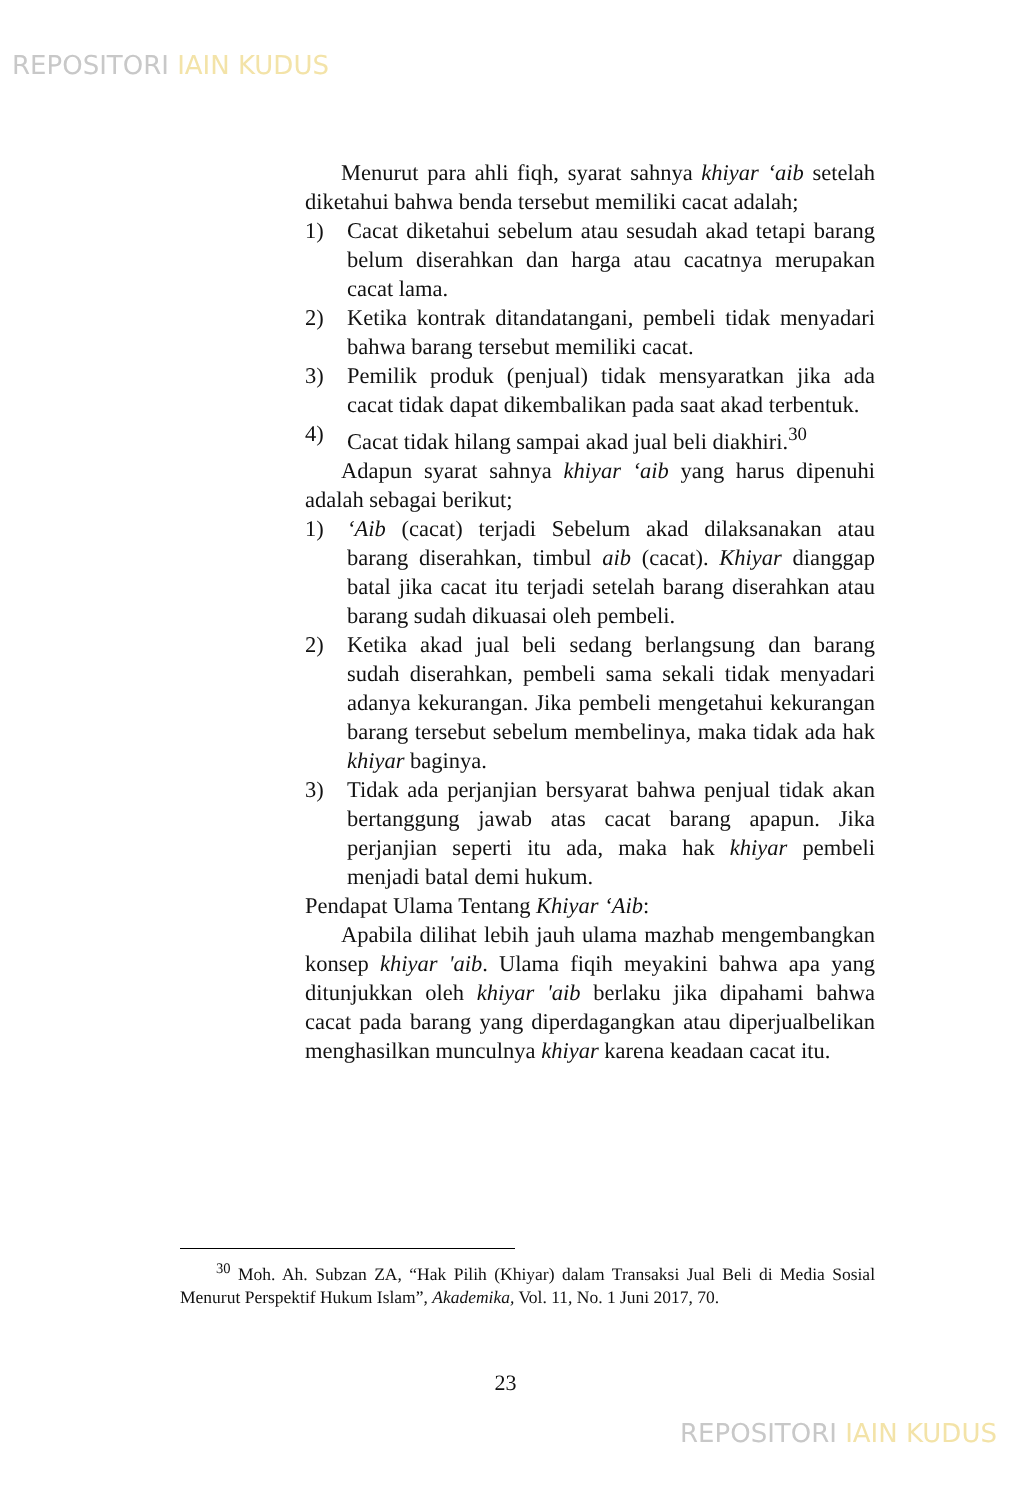REPOSITORI IAIN KUDUS
Menurut para ahli fiqh, syarat sahnya khiyar ‘aib setelah diketahui bahwa benda tersebut memiliki cacat adalah;
1) Cacat diketahui sebelum atau sesudah akad tetapi barang belum diserahkan dan harga atau cacatnya merupakan cacat lama.
2) Ketika kontrak ditandatangani, pembeli tidak menyadari bahwa barang tersebut memiliki cacat.
3) Pemilik produk (penjual) tidak mensyaratkan jika ada cacat tidak dapat dikembalikan pada saat akad terbentuk.
4) Cacat tidak hilang sampai akad jual beli diakhiri.<sup>30</sup>
Adapun syarat sahnya khiyar ‘aib yang harus dipenuhi adalah sebagai berikut;
1) ‘Aib (cacat) terjadi Sebelum akad dilaksanakan atau barang diserahkan, timbul aib (cacat). Khiyar dianggap batal jika cacat itu terjadi setelah barang diserahkan atau barang sudah dikuasai oleh pembeli.
2) Ketika akad jual beli sedang berlangsung dan barang sudah diserahkan, pembeli sama sekali tidak menyadari adanya kekurangan. Jika pembeli mengetahui kekurangan barang tersebut sebelum membelinya, maka tidak ada hak khiyar baginya.
3) Tidak ada perjanjian bersyarat bahwa penjual tidak akan bertanggung jawab atas cacat barang apapun. Jika perjanjian seperti itu ada, maka hak khiyar pembeli menjadi batal demi hukum.
Pendapat Ulama Tentang Khiyar ‘Aib:
Apabila dilihat lebih jauh ulama mazhab mengembangkan konsep khiyar 'aib. Ulama fiqih meyakini bahwa apa yang ditunjukkan oleh khiyar 'aib berlaku jika dipahami bahwa cacat pada barang yang diperdagangkan atau diperjualbelikan menghasilkan munculnya khiyar karena keadaan cacat itu.
<sup>30</sup> Moh. Ah. Subzan ZA, “Hak Pilih (Khiyar) dalam Transaksi Jual Beli di Media Sosial Menurut Perspektif Hukum Islam”, Akademika, Vol. 11, No. 1 Juni 2017, 70.
23
REPOSITORI IAIN KUDUS